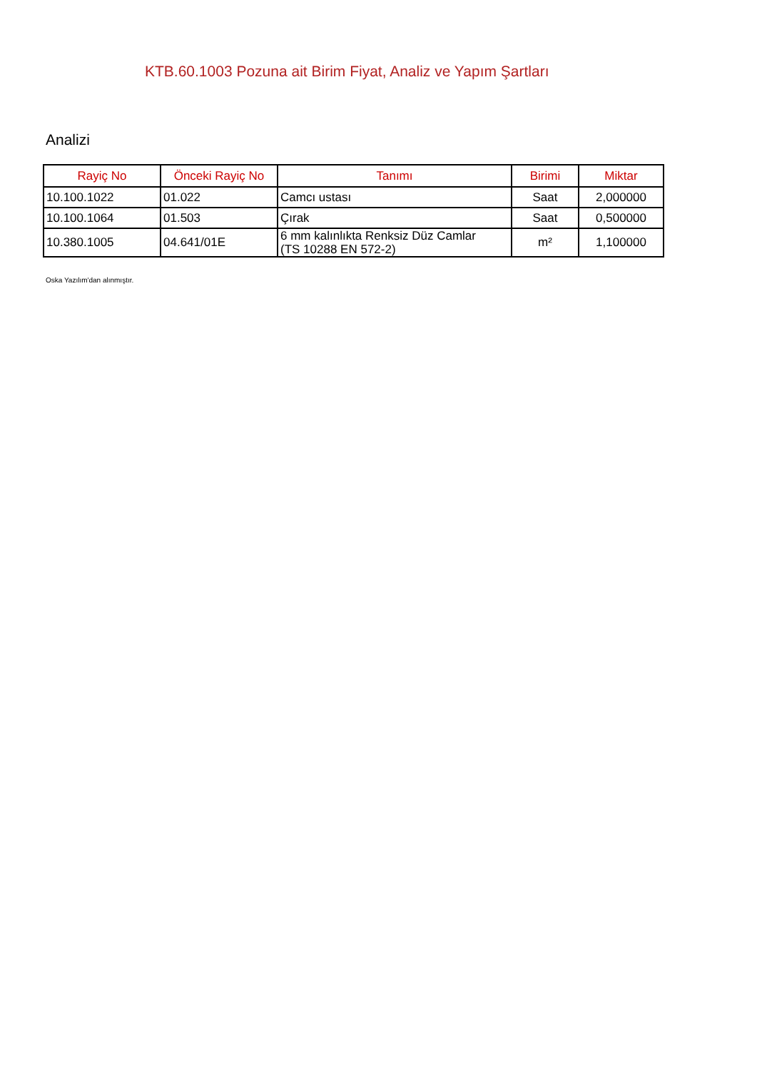KTB.60.1003 Pozuna ait Birim Fiyat, Analiz ve Yapım Şartları
Analizi
| Rayiç No | Önceki Rayiç No | Tanımı | Birimi | Miktar |
| --- | --- | --- | --- | --- |
| 10.100.1022 | 01.022 | Camcı ustası | Saat | 2,000000 |
| 10.100.1064 | 01.503 | Çırak | Saat | 0,500000 |
| 10.380.1005 | 04.641/01E | 6 mm kalınlıkta Renksiz Düz Camlar (TS 10288 EN 572-2) | m² | 1,100000 |
Oska Yazılım'dan alınmıştır.